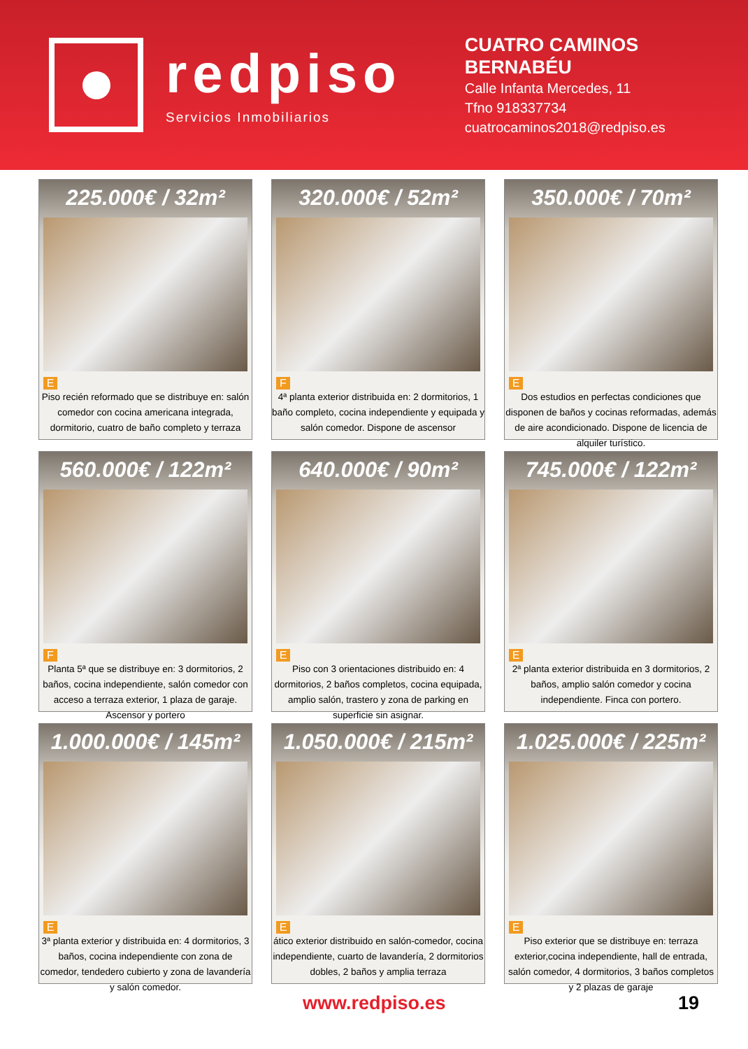redpiso
Servicios Inmobiliarios
CUATRO CAMINOS
BERNABÉU
Calle Infanta Mercedes, 11
Tfno 918337734
cuatrocaminos2018@redpiso.es
225.000€ / 32m²
E
Piso recién reformado que se distribuye en: salón comedor con cocina americana integrada, dormitorio, cuatro de baño completo y terraza
320.000€ / 52m²
F
4ª planta exterior distribuida en: 2 dormitorios, 1 baño completo, cocina independiente y equipada y salón comedor. Dispone de ascensor
350.000€ / 70m²
E
Dos estudios en perfectas condiciones que disponen de baños y cocinas reformadas, además de aire acondicionado. Dispone de licencia de alquiler turístico.
560.000€ / 122m²
F
Planta 5ª que se distribuye en: 3 dormitorios, 2 baños, cocina independiente, salón comedor con acceso a terraza exterior, 1 plaza de garaje. Ascensor y portero
640.000€ / 90m²
E
Piso con 3 orientaciones distribuido en: 4 dormitorios, 2 baños completos, cocina equipada, amplio salón, trastero y zona de parking en superficie sin asignar.
745.000€ / 122m²
E
2ª planta exterior distribuida en 3 dormitorios, 2 baños, amplio salón comedor y cocina independiente. Finca con portero.
1.000.000€ / 145m²
E
3ª planta exterior y distribuida en: 4 dormitorios, 3 baños, cocina independiente con zona de comedor, tendedero cubierto y zona de lavandería y salón comedor.
1.050.000€ / 215m²
E
ático exterior distribuido en salón-comedor, cocina independiente, cuarto de lavandería, 2 dormitorios dobles, 2 baños y amplia terraza
1.025.000€ / 225m²
E
Piso exterior que se distribuye en: terraza exterior,cocina independiente, hall de entrada, salón comedor, 4 dormitorios, 3 baños completos y 2 plazas de garaje
www.redpiso.es 19